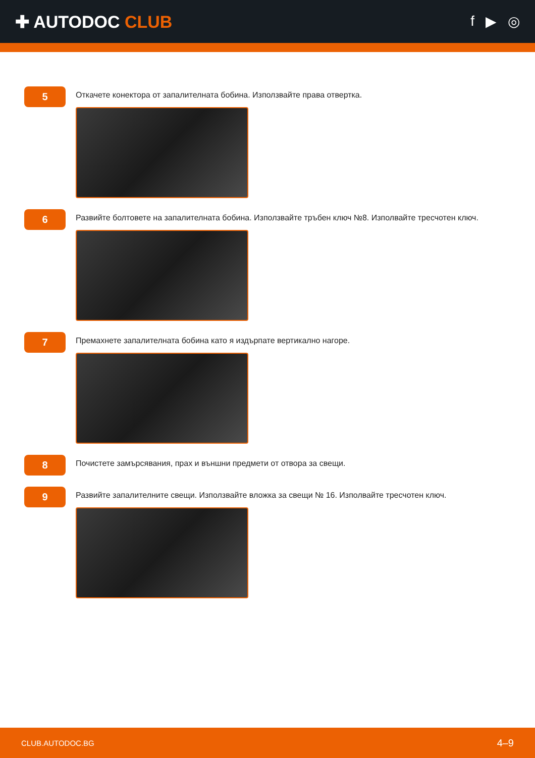✚ AUTODOC CLUB
f ▶ ◎
5
Откачете конектора от запалителната бобина. Използвайте права отвертка.
6
Развийте болтовете на запалителната бобина. Използвайте тръбен ключ №8. Изполвайте тресчотен ключ.
7
Премахнете запалителната бобина като я издърпате вертикално нагоре.
8
Почистете замърсявания, прах и външни предмети от отвора за свещи.
9
Развийте запалителните свещи. Използвайте вложка за свещи № 16. Изполвайте тресчотен ключ.
CLUB.AUTODOC.BG 4–9